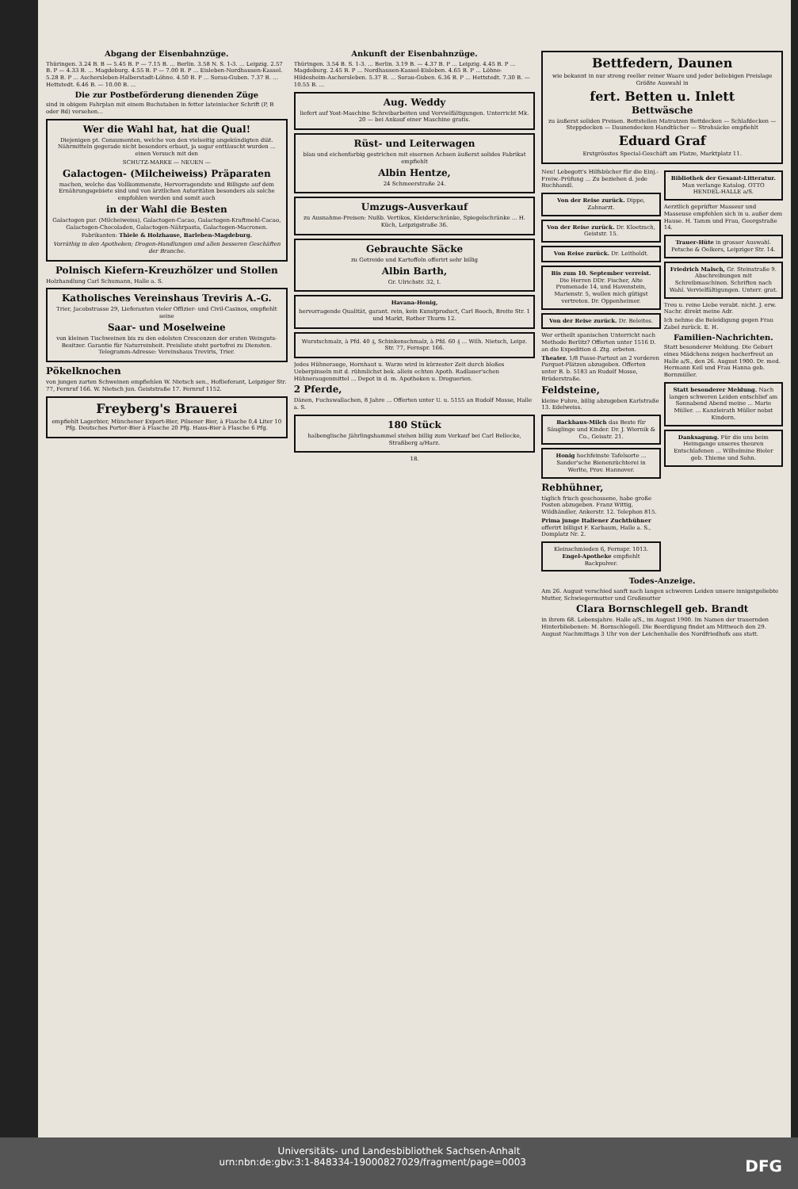Abgang der Eisenbahnzüge.
Thüringen. 3.24 B. B — 5.45 B. P — 7.15 B. ... Berlin. 3.58 N. S. 1-3. ... Leipzig. 2.57 B. P — 4.33 B. ... Magdeburg. 4.55 B. P — 7.00 B. P ... Eisleben-Nordhausen-Kassel. 5.28 B. P ... Aschersleben-Halberstadt-Löhne. 4.50 B. P ... Sorau-Guben. 7.37 B. ... Hettstedt. 6.46 B. — 10.00 B. ...
Die zur Postbeförderung dienenden Züge
sind in obigem Fahrplan mit einem Buchstaben in fetter lateinischer Schrift (P, B oder Bd) versehen...
Wer die Wahl hat, hat die Qual!
Diejenigen pt. Consumenten, welche von den vielseitig angekündigten diät. Nährmitteln gegerade nicht besonders erbaut, ja sogar enttäuscht wurden ... einen Versuch mit den
SCHUTZ-MARKE — NEUEN —
Galactogen- (Milcheiweiss) Präparaten
machen, welche das Vollkommenste, Hervorragendste und Billigste auf dem Ernährungsgebiete sind und von ärztlichen Autoritäten besonders als solche empfohlen werden und somit auch
in der Wahl die Besten
Galactogen pur. (Milcheiweiss), Galactogen-Cacao, Galactogen-Kraftmehl-Cacao, Galactogen-Chocoladen, Galactogen-Nährpasta, Galactogen-Macronen.
Fabrikanten: Thiele & Holzhause, Barleben-Magdeburg.
Vorräthig in den Apotheken; Drogen-Handlungen und allen besseren Geschäften der Branche.
Polnisch Kiefern-Kreuzhölzer und Stollen
Holzhandlung Carl Schumann, Halle a. S.
Katholisches Vereinshaus Treviris A.-G.
Trier, Jacobstrasse 29, Lieferanten vieler Offizier- und Civil-Casinos, empfiehlt seine
Saar- und Moselweine
von kleinen Tischweinen bis zu den edelsten Crescenzen der ersten Weinguts-Besitzer. Garantie für Naturreinheit. Preisliste steht portofrei zu Diensten. Telegramm-Adresse: Vereinshaus Treviris, Trier.
Pökelknochen
von jungen zarten Schweinen empfiehlen W. Nietsch sen., Hoflieferant, Leipziger Str. 77, Fernruf 166. W. Nietsch jun. Geiststraße 17. Fernruf 1152.
Freyberg's Brauerei
empfiehlt Lagerbier, Münchener Export-Bier, Pilsener Bier, à Flasche 0,4 Liter 10 Pfg. Deutsches Porter-Bier à Flasche 20 Pfg. Haus-Bier à Flasche 6 Pfg.
Ankunft der Eisenbahnzüge.
Thüringen. 3.54 B. S. 1-3. ... Berlin. 3.19 B. — 4.37 B. P ... Leipzig. 4.45 B. P ... Magdeburg. 2.45 B. P ... Nordhausen-Kassel-Eisleben. 4.65 B. P ... Löhne-Hildesheim-Aschersleben. 5.37 B. ... Sorau-Guben. 6.36 B. P ... Hettstedt. 7.30 B. — 10.55 B. ...
Aug. Weddy
liefert auf Yost-Maschine Schreibarbeiten und Vervielfältigungen. Unterricht Mk. 20 — bei Ankauf einer Maschine gratis.
Rüst- und Leiterwagen
blau und eichenfarbig gestrichen mit eisernen Achsen äußerst solides Fabrikat empfiehlt
Albin Hentze,
24 Schmeerstraße 24.
Umzugs-Ausverkauf
zu Ausnahme-Preisen: Nußb. Vertikos, Kleiderschränke, Spiegelschränke ... H. Küch, Leipzigstraße 36.
Gebrauchte Säcke
zu Getreide und Kartoffeln offerirt sehr billig
Albin Barth,
Gr. Ulrichstr. 32, I.
Havana-Honig,
hervorragende Qualität, garant. rein, kein Kunstproduct, Carl Booch, Breite Str. 1 und Markt, Rother Thurm 12.
Wurstschmalz, à Pfd. 40 ₰, Schinkenschmalz, à Pfd. 60 ₰ ... Wilh. Nietsch, Leipz. Str. 77, Fernspr. 166.
Jedes Hühnerauge, Hornhaut u. Warze wird in kürzester Zeit durch bloßes Ueberpinseln mit d. rühmlichst bek. allein echten Apoth. Radlauer'schen Hühneraugenmittel ... Depot in d. m. Apotheken u. Droguerien.
2 Pferde,
Dänen, Fuchswallachen, 8 Jahre ... Offerten unter U. u. 5155 an Rudolf Mosse, Halle a. S.
180 Stück
halbenglische Jährlingshammel stehen billig zum Verkauf bei Carl Bellecke, Straßberg a/Harz.
18.
Bettfedern, Daunen
wie bekannt in nur streng reeller reiner Waare und jeder beliebigen Preislage Größte Auswahl in
fert. Betten u. Inlett
Bettwäsche
zu äußerst soliden Preisen. Bettstellen Matratzen Bettdecken — Schlafdecken — Steppdecken — Daunendecken Handtücher — Strohsäcke empfiehlt
Eduard Graf
Erstgrösstes Special-Geschäft am Platze, Marktplatz 11.
Neu! Lebegott's Hilfsbücher für die Einj.-Freiw.-Prüfung ... Zu beziehen d. jede Buchhandl.
Von der Reise zurück. Dippe, Zahnarzt.
Von der Reise zurück. Dr. Kloetzsch, Geiststr. 15.
Von Reise zurück. Dr. Leitholdt.
Bis zum 10. September verreist. Die Herren DDr. Fischer, Alte Promenade 14, und Havenstein, Marienstr. 5, wollen mich gütigst vertreten. Dr. Oppenheimer.
Von der Reise zurück. Dr. Beleites.
Wer ertheilt spanischen Unterricht nach Methode Berlitz? Offerten unter 1516 D. an die Expedition d. Ztg. erbeten.
Theater. 1/8 Passe-Partout an 2 vorderen Parquet-Plätzen abzugeben. Offerten unter B. b. 5183 an Rudolf Mosse, Brüderstraße.
Feldsteine,
kleine Fuhre, billig abzugeben Karlstraße 13. Edelweiss.
Backhaus-Milch das Beste für Säuglinge und Kinder. Dr. J. Wiernik & Co., Geisstr. 21.
Honig hochfeinste Tafelsorte ... Sander'sche Bienenzüchterei in Werlte, Prov. Hannover.
Rebhühner,
täglich frisch geschossene, habe große Posten abzugeben. Franz Wittig, Wildhändler, Ankerstr. 12. Telephon 815.
Prima junge Italiener Zuchthühner offerirt billigst F. Karbaum, Halle a. S., Domplatz Nr. 2.
Kleinschmieden 6, Fernspr. 1013. Engel-Apotheke empfiehlt Backpulver.
Bibliothek der Gesamt-Litteratur. Man verlange Katalog. OTTO HENDEL-HALLE a/S.
Aerztlich geprüfter Masseur und Masseuse empfehlen sich in u. außer dem Hause. H. Tamm und Frau, Georgstraße 14.
Trauer-Hüte in grosser Auswahl. Petsche & Oelkers, Leipziger Str. 14.
Friedrich Malsch, Gr. Steinstraße 9. Abschreibungen mit Schreibmaschinen. Schriften nach Wahl. Vervielfältigungen. Unterr. grat.
Treu u. reine Liebe verabt. nicht. J. erw. Nachr. direkt meine Adr.
Ich nehme die Beleidigung gegen Frau Zabel zurück. E. H.
Familien-Nachrichten.
Statt besonderer Meldung. Die Geburt eines Mädchens zeigen hocherfreut an Halle a/S., den 26. August 1900. Dr. med. Hermann Keil und Frau Hanna geb. Bornmüller.
Statt besonderer Meldung. Nach langen schweren Leiden entschlief am Sonnabend Abend meine ... Marie Müller. ... Kanzleirath Müller nebst Kindern.
Danksagung. Für die uns beim Heimgange unseres theuren Entschlafenen ... Wilhelmine Bieler geb. Thieme und Sohn.
Todes-Anzeige.
Am 26. August verschied sanft nach langen schweren Leiden unsere innigstgeliebte Mutter, Schwiegermutter und Großmutter
Clara Bornschlegell geb. Brandt
in ihrem 68. Lebensjahre. Halle a/S., im August 1900. Im Namen der trauernden Hinterbliebenen: M. Bornschlegell. Die Beerdigung findet am Mittwoch den 29. August Nachmittags 3 Uhr von der Leichenhalle des Nordfriedhofs aus statt.
Universitäts- und Landesbibliothek Sachsen-Anhalt
urn:nbn:de:gbv:3:1-848334-19000827029/fragment/page=0003 DFG